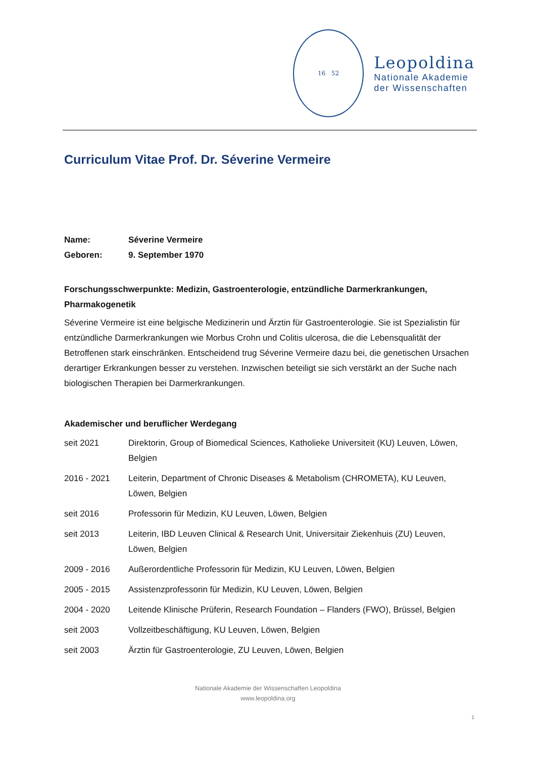16 52
Leopoldina
Nationale Akademie
der Wissenschaften
Curriculum Vitae Prof. Dr. Séverine Vermeire
Name: Séverine Vermeire
Geboren: 9. September 1970
Forschungsschwerpunkte: Medizin, Gastroenterologie, entzündliche Darmerkrankungen, Pharmakogenetik
Séverine Vermeire ist eine belgische Medizinerin und Ärztin für Gastroenterologie. Sie ist Spezialistin für entzündliche Darmerkrankungen wie Morbus Crohn und Colitis ulcerosa, die die Lebensqualität der Betroffenen stark einschränken. Entscheidend trug Séverine Vermeire dazu bei, die genetischen Ursachen derartiger Erkrankungen besser zu verstehen. Inzwischen beteiligt sie sich verstärkt an der Suche nach biologischen Therapien bei Darmerkrankungen.
Akademischer und beruflicher Werdegang
seit 2021 Direktorin, Group of Biomedical Sciences, Katholieke Universiteit (KU) Leuven, Löwen, Belgien
2016 - 2021 Leiterin, Department of Chronic Diseases & Metabolism (CHROMETA), KU Leuven, Löwen, Belgien
seit 2016 Professorin für Medizin, KU Leuven, Löwen, Belgien
seit 2013 Leiterin, IBD Leuven Clinical & Research Unit, Universitair Ziekenhuis (ZU) Leuven, Löwen, Belgien
2009 - 2016 Außerordentliche Professorin für Medizin, KU Leuven, Löwen, Belgien
2005 - 2015 Assistenzprofessorin für Medizin, KU Leuven, Löwen, Belgien
2004 - 2020 Leitende Klinische Prüferin, Research Foundation – Flanders (FWO), Brüssel, Belgien
seit 2003 Vollzeitbeschäftigung, KU Leuven, Löwen, Belgien
seit 2003 Ärztin für Gastroenterologie, ZU Leuven, Löwen, Belgien
Nationale Akademie der Wissenschaften Leopoldina
www.leopoldina.org
1